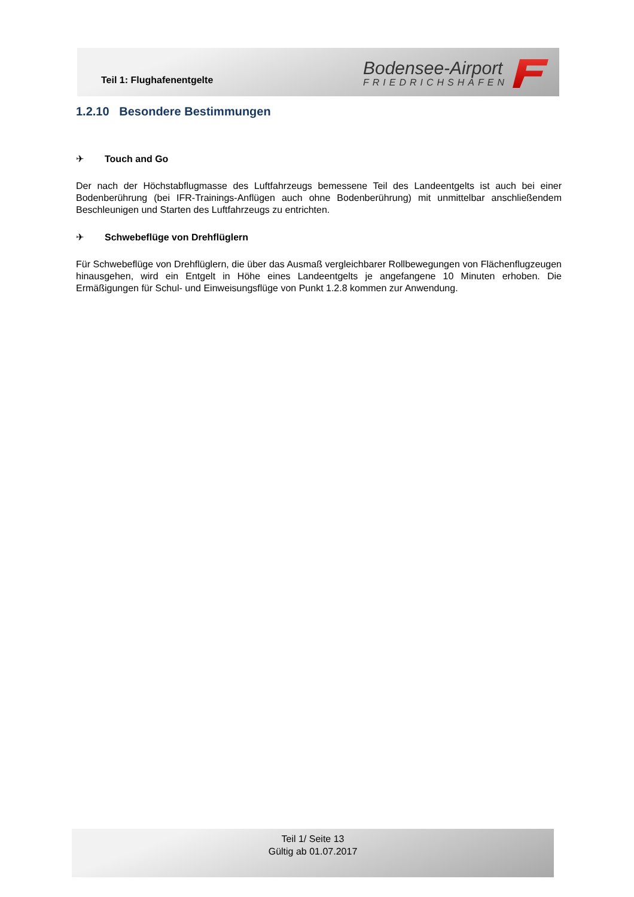Teil 1: Flughafenentgelte
Bodensee-Airport
FRIEDRICHSHAFEN
1.2.10 Besondere Bestimmungen
✈ Touch and Go
Der nach der Höchstabflugmasse des Luftfahrzeugs bemessene Teil des Landeentgelts ist auch bei einer Bodenberührung (bei IFR-Trainings-Anflügen auch ohne Bodenberührung) mit unmittelbar anschließendem Beschleunigen und Starten des Luftfahrzeugs zu entrichten.
✈ Schwebeflüge von Drehflüglern
Für Schwebeflüge von Drehflüglern, die über das Ausmaß vergleichbarer Rollbewegungen von Flächenflugzeugen hinausgehen, wird ein Entgelt in Höhe eines Landeentgelts je angefangene 10 Minuten erhoben. Die Ermäßigungen für Schul- und Einweisungsflüge von Punkt 1.2.8 kommen zur Anwendung.
Teil 1/ Seite 13
Gültig ab 01.07.2017